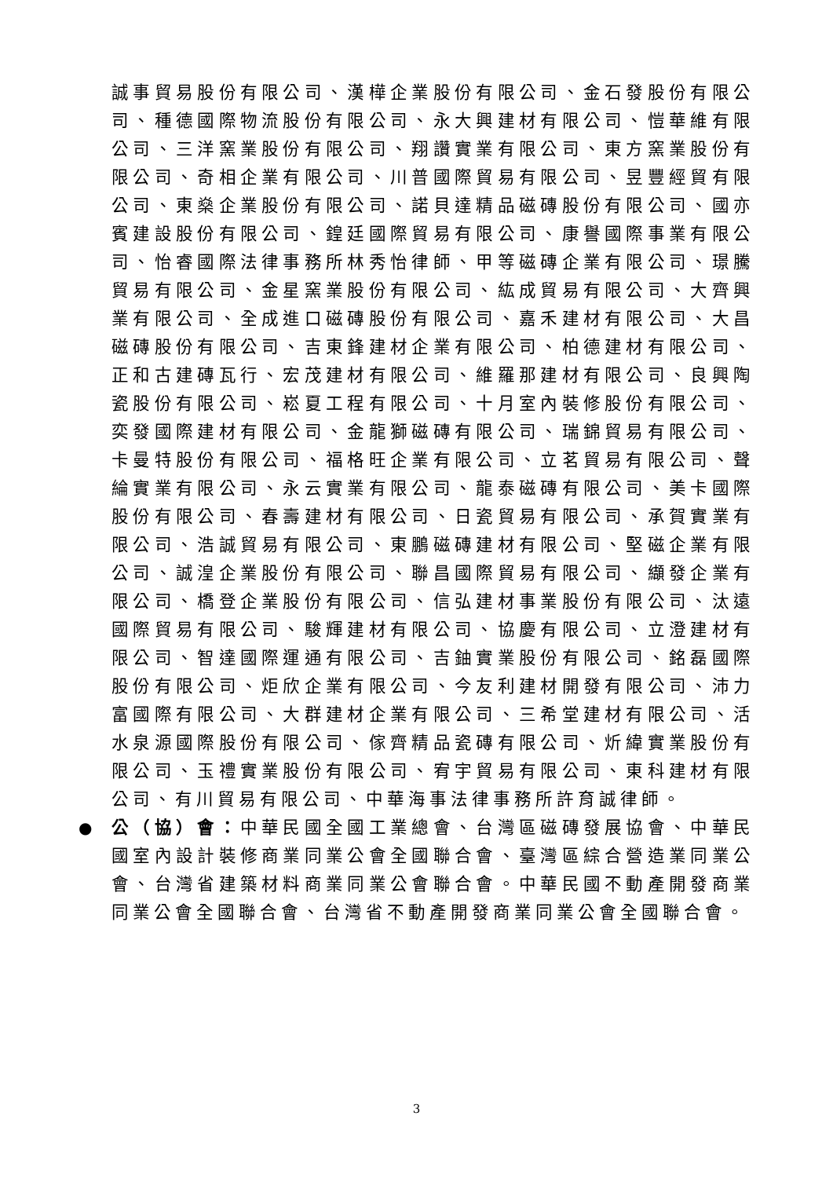誠事貿易股份有限公司、漢樺企業股份有限公司、金石發股份有限公司、種德國際物流股份有限公司、永大興建材有限公司、愷華維有限公司、三洋窯業股份有限公司、翔讚實業有限公司、東方窯業股份有限公司、奇相企業有限公司、川普國際貿易有限公司、昱豐經貿有限公司、東燊企業股份有限公司、諾貝達精品磁磚股份有限公司、國亦賓建設股份有限公司、鍠廷國際貿易有限公司、康譽國際事業有限公司、怡睿國際法律事務所林秀怡律師、甲等磁磚企業有限公司、璟騰貿易有限公司、金星窯業股份有限公司、紘成貿易有限公司、大齊興業有限公司、全成進口磁磚股份有限公司、嘉禾建材有限公司、大昌磁磚股份有限公司、吉東鋒建材企業有限公司、柏德建材有限公司、正和古建磚瓦行、宏茂建材有限公司、維羅那建材有限公司、良興陶瓷股份有限公司、崧夏工程有限公司、十月室內裝修股份有限公司、奕發國際建材有限公司、金龍獅磁磚有限公司、瑞錦貿易有限公司、卡曼特股份有限公司、福格旺企業有限公司、立茗貿易有限公司、聲綸實業有限公司、永云實業有限公司、龍泰磁磚有限公司、美卡國際股份有限公司、春壽建材有限公司、日瓷貿易有限公司、承賀實業有限公司、浩誠貿易有限公司、東鵬磁磚建材有限公司、堅磁企業有限公司、誠湟企業股份有限公司、聯昌國際貿易有限公司、纈發企業有限公司、橋登企業股份有限公司、信弘建材事業股份有限公司、汰遠國際貿易有限公司、駿輝建材有限公司、協慶有限公司、立澄建材有限公司、智達國際運通有限公司、吉鈾實業股份有限公司、銘磊國際股份有限公司、炬欣企業有限公司、今友利建材開發有限公司、沛力富國際有限公司、大群建材企業有限公司、三希堂建材有限公司、活水泉源國際股份有限公司、傢齊精品瓷磚有限公司、炘緯實業股份有限公司、玉禮實業股份有限公司、宥宇貿易有限公司、東科建材有限公司、有川貿易有限公司、中華海事法律事務所許育誠律師。
● 公（協）會：中華民國全國工業總會、台灣區磁磚發展協會、中華民國室內設計裝修商業同業公會全國聯合會、臺灣區綜合營造業同業公會、台灣省建築材料商業同業公會聯合會。中華民國不動產開發商業同業公會全國聯合會、台灣省不動產開發商業同業公會全國聯合會。
3